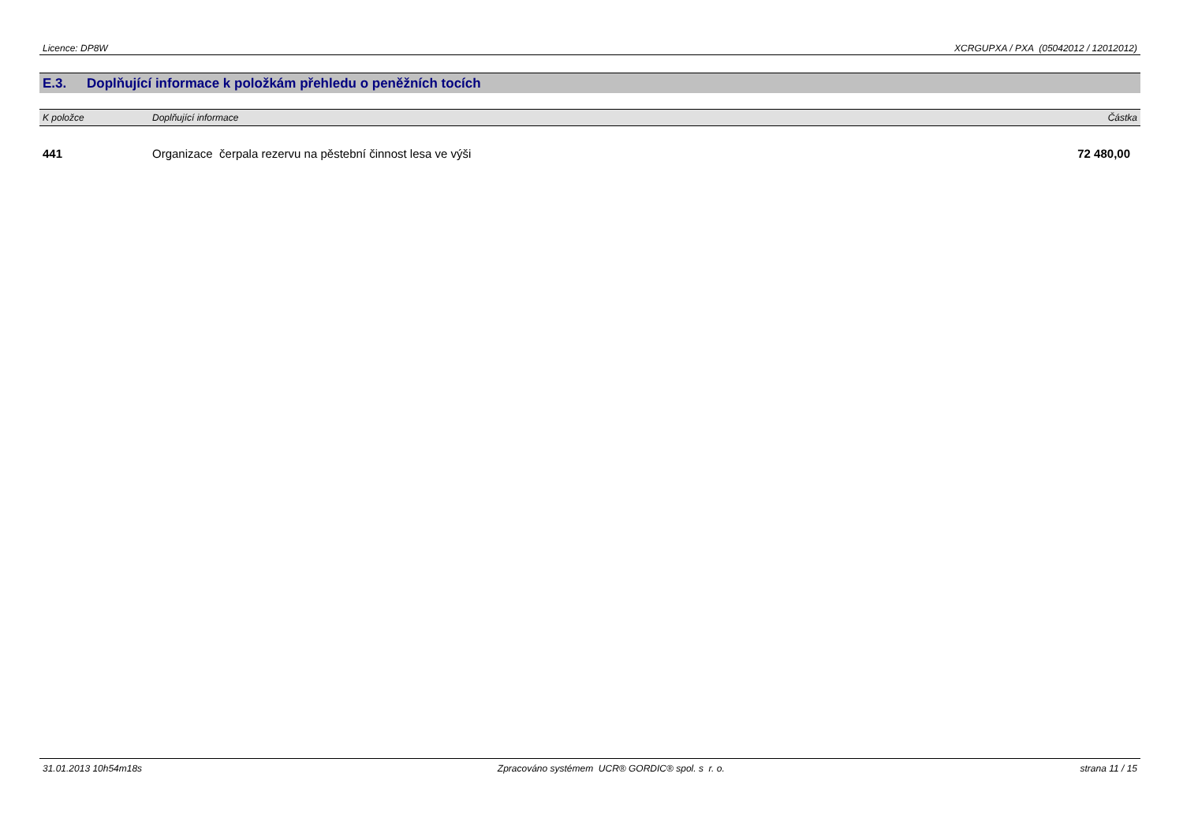Licence: DP8W XCRGUPXA / PXA (05042012 / 12012012)
E.3. Doplňující informace k položkám přehledu o peněžních tocích
| K položce | Doplňující informace | Částka |
| --- | --- | --- |
| 441 | Organizace čerpala rezervu na pěstební činnost lesa ve výši | 72 480,00 |
31.01.2013 10h54m18s Zpracováno systémem UCR® GORDIC® spol. s r. o. strana 11 / 15